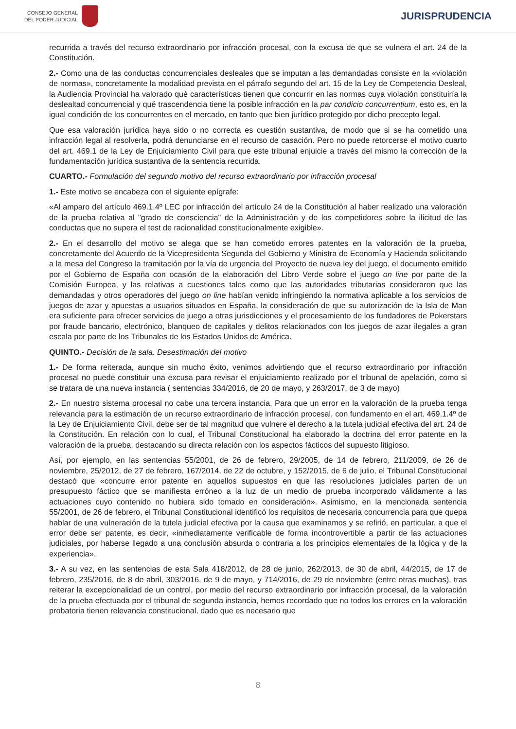CONSEJO GENERAL
DEL PODER JUDICIAL
JURISPRUDENCIA
recurrida a través del recurso extraordinario por infracción procesal, con la excusa de que se vulnera el art. 24 de la Constitución.
2.- Como una de las conductas concurrenciales desleales que se imputan a las demandadas consiste en la «violación de normas», concretamente la modalidad prevista en el párrafo segundo del art. 15 de la Ley de Competencia Desleal, la Audiencia Provincial ha valorado qué características tienen que concurrir en las normas cuya violación constituiría la deslealtad concurrencial y qué trascendencia tiene la posible infracción en la par condicio concurrentium, esto es, en la igual condición de los concurrentes en el mercado, en tanto que bien jurídico protegido por dicho precepto legal.
Que esa valoración jurídica haya sido o no correcta es cuestión sustantiva, de modo que si se ha cometido una infracción legal al resolverla, podrá denunciarse en el recurso de casación. Pero no puede retorcerse el motivo cuarto del art. 469.1 de la Ley de Enjuiciamiento Civil para que este tribunal enjuicie a través del mismo la corrección de la fundamentación jurídica sustantiva de la sentencia recurrida.
CUARTO.- Formulación del segundo motivo del recurso extraordinario por infracción procesal
1.- Este motivo se encabeza con el siguiente epígrafe:
«Al amparo del artículo 469.1.4º LEC por infracción del artículo 24 de la Constitución al haber realizado una valoración de la prueba relativa al "grado de consciencia" de la Administración y de los competidores sobre la ilicitud de las conductas que no supera el test de racionalidad constitucionalmente exigible».
2.- En el desarrollo del motivo se alega que se han cometido errores patentes en la valoración de la prueba, concretamente del Acuerdo de la Vicepresidenta Segunda del Gobierno y Ministra de Economía y Hacienda solicitando a la mesa del Congreso la tramitación por la vía de urgencia del Proyecto de nueva ley del juego, el documento emitido por el Gobierno de España con ocasión de la elaboración del Libro Verde sobre el juego on line por parte de la Comisión Europea, y las relativas a cuestiones tales como que las autoridades tributarias consideraron que las demandadas y otros operadores del juego on line habían venido infringiendo la normativa aplicable a los servicios de juegos de azar y apuestas a usuarios situados en España, la consideración de que su autorización de la Isla de Man era suficiente para ofrecer servicios de juego a otras jurisdicciones y el procesamiento de los fundadores de Pokerstars por fraude bancario, electrónico, blanqueo de capitales y delitos relacionados con los juegos de azar ilegales a gran escala por parte de los Tribunales de los Estados Unidos de América.
QUINTO.- Decisión de la sala. Desestimación del motivo
1.- De forma reiterada, aunque sin mucho éxito, venimos advirtiendo que el recurso extraordinario por infracción procesal no puede constituir una excusa para revisar el enjuiciamiento realizado por el tribunal de apelación, como si se tratara de una nueva instancia ( sentencias 334/2016, de 20 de mayo, y 263/2017, de 3 de mayo)
2.- En nuestro sistema procesal no cabe una tercera instancia. Para que un error en la valoración de la prueba tenga relevancia para la estimación de un recurso extraordinario de infracción procesal, con fundamento en el art. 469.1.4º de la Ley de Enjuiciamiento Civil, debe ser de tal magnitud que vulnere el derecho a la tutela judicial efectiva del art. 24 de la Constitución. En relación con lo cual, el Tribunal Constitucional ha elaborado la doctrina del error patente en la valoración de la prueba, destacando su directa relación con los aspectos fácticos del supuesto litigioso.
Así, por ejemplo, en las sentencias 55/2001, de 26 de febrero, 29/2005, de 14 de febrero, 211/2009, de 26 de noviembre, 25/2012, de 27 de febrero, 167/2014, de 22 de octubre, y 152/2015, de 6 de julio, el Tribunal Constitucional destacó que «concurre error patente en aquellos supuestos en que las resoluciones judiciales parten de un presupuesto fáctico que se manifiesta erróneo a la luz de un medio de prueba incorporado válidamente a las actuaciones cuyo contenido no hubiera sido tomado en consideración». Asimismo, en la mencionada sentencia 55/2001, de 26 de febrero, el Tribunal Constitucional identificó los requisitos de necesaria concurrencia para que quepa hablar de una vulneración de la tutela judicial efectiva por la causa que examinamos y se refirió, en particular, a que el error debe ser patente, es decir, «inmediatamente verificable de forma incontrovertible a partir de las actuaciones judiciales, por haberse llegado a una conclusión absurda o contraria a los principios elementales de la lógica y de la experiencia».
3.- A su vez, en las sentencias de esta Sala 418/2012, de 28 de junio, 262/2013, de 30 de abril, 44/2015, de 17 de febrero, 235/2016, de 8 de abril, 303/2016, de 9 de mayo, y 714/2016, de 29 de noviembre (entre otras muchas), tras reiterar la excepcionalidad de un control, por medio del recurso extraordinario por infracción procesal, de la valoración de la prueba efectuada por el tribunal de segunda instancia, hemos recordado que no todos los errores en la valoración probatoria tienen relevancia constitucional, dado que es necesario que
8